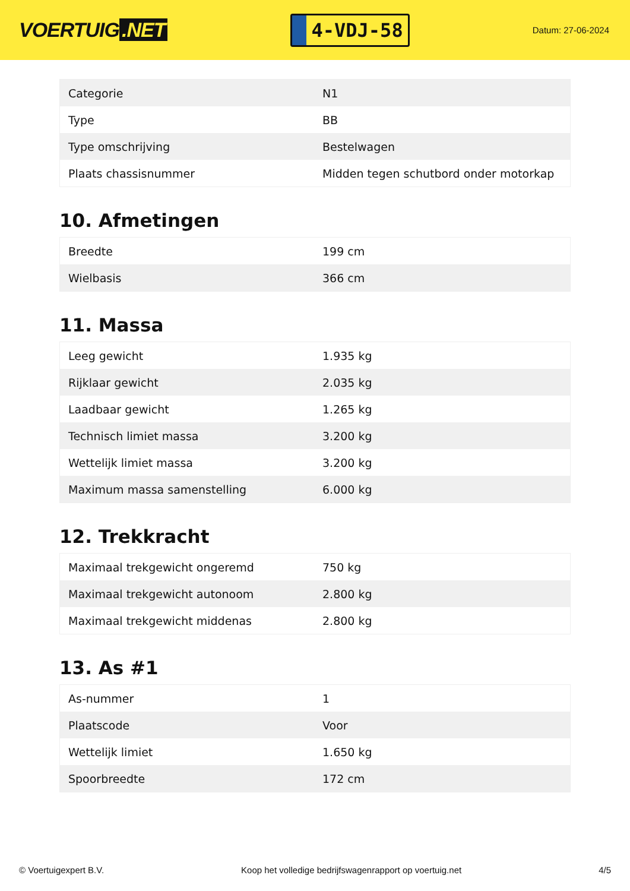VOERTUIG.NET
4-VDJ-58
Datum: 27-06-2024
| Categorie | N1 |
| Type | BB |
| Type omschrijving | Bestelwagen |
| Plaats chassisnummer | Midden tegen schutbord onder motorkap |
10. Afmetingen
| Breedte | 199 cm |
| Wielbasis | 366 cm |
11. Massa
| Leeg gewicht | 1.935 kg |
| Rijklaar gewicht | 2.035 kg |
| Laadbaar gewicht | 1.265 kg |
| Technisch limiet massa | 3.200 kg |
| Wettelijk limiet massa | 3.200 kg |
| Maximum massa samenstelling | 6.000 kg |
12. Trekkracht
| Maximaal trekgewicht ongeremd | 750 kg |
| Maximaal trekgewicht autonoom | 2.800 kg |
| Maximaal trekgewicht middenas | 2.800 kg |
13. As #1
| As-nummer | 1 |
| Plaatscode | Voor |
| Wettelijk limiet | 1.650 kg |
| Spoorbreedte | 172 cm |
© Voertuigexpert B.V. Koop het volledige bedrijfswagenrapport op voertuig.net 4/5